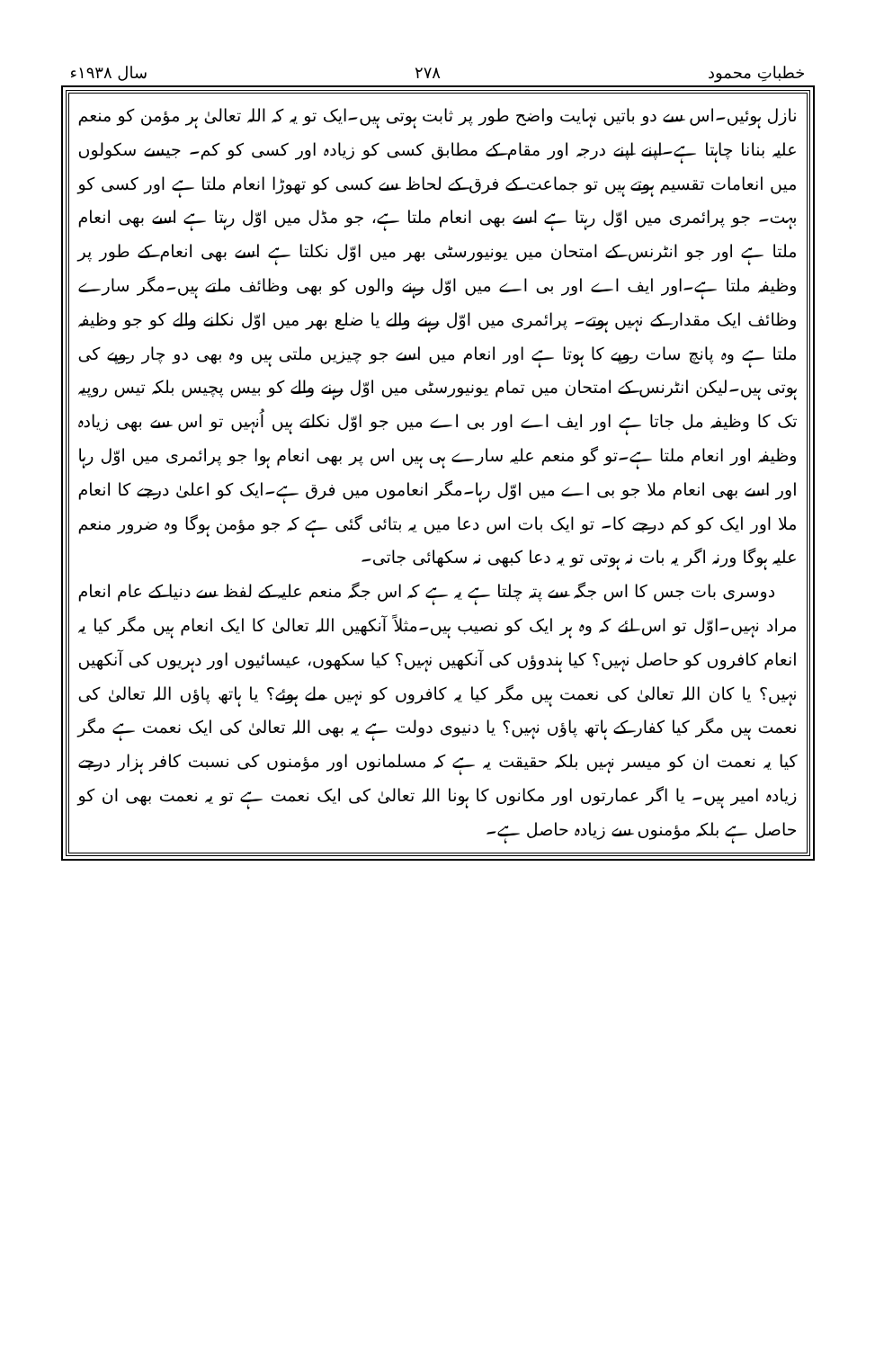خطباتِ محمود ۲۷۸ سال ۱۹۳۸ء
نازل ہوئیں۔اس سے دو باتیں نہایت واضح طور پر ثابت ہوتی ہیں۔ایک تو یہ کہ اللہ تعالیٰ ہر مؤمن کو منعم علیہ بنانا چاہتا ہے۔اپنے اپنے درجہ اور مقام کے مطابق کسی کو زیادہ اور کسی کو کم۔ جیسے سکولوں میں انعامات تقسیم ہوتے ہیں تو جماعت کے فرق کے لحاظ سے کسی کو تھوڑا انعام ملتا ہے اور کسی کو بہت۔ جو پرائمری میں اوّل رہتا ہے اسے بھی انعام ملتا ہے، جو مڈل میں اوّل رہتا ہے اسے بھی انعام ملتا ہے اور جو انٹرنس کے امتحان میں یونیورسٹی بھر میں اوّل نکلتا ہے اسے بھی انعام کے طور پر وظیفہ ملتا ہے۔اور ایف اے اور بی اے میں اوّل رہنے والوں کو بھی وظائف ملتے ہیں۔مگر سارے وظائف ایک مقدار کے نہیں ہوتے۔ پرائمری میں اوّل رہنے والے یا ضلع بھر میں اوّل نکلنے والے کو جو وظیفہ ملتا ہے وہ پانچ سات روپے کا ہوتا ہے اور انعام میں اسے جو چیزیں ملتی ہیں وہ بھی دو چار روپے کی ہوتی ہیں۔لیکن انٹرنس کے امتحان میں تمام یونیورسٹی میں اوّل رہنے والے کو بیس پچیس بلکہ تیس روپیہ تک کا وظیفہ مل جاتا ہے اور ایف اے اور بی اے میں جو اوّل نکلتے ہیں اُنہیں تو اس سے بھی زیادہ وظیفہ اور انعام ملتا ہے۔تو گو منعم علیہ سارے ہی ہیں اس پر بھی انعام ہوا جو پرائمری میں اوّل رہا اور اسے بھی انعام ملا جو بی اے میں اوّل رہا۔مگر انعاموں میں فرق ہے۔ایک کو اعلیٰ درجے کا انعام ملا اور ایک کو کم درجے کا۔ تو ایک بات اس دعا میں یہ بتائی گئی ہے کہ جو مؤمن ہوگا وہ ضرور منعم علیہ ہوگا ورنہ اگر یہ بات نہ ہوتی تو یہ دعا کبھی نہ سکھائی جاتی۔
دوسری بات جس کا اس جگہ سے پتہ چلتا ہے یہ ہے کہ اس جگہ منعم علیہ کے لفظ سے دنیا کے عام انعام مراد نہیں۔اوّل تو اس لئے کہ وہ ہر ایک کو نصیب ہیں۔مثلاً آنکھیں اللہ تعالیٰ کا ایک انعام ہیں مگر کیا یہ انعام کافروں کو حاصل نہیں؟ کیا ہندوؤں کی آنکھیں نہیں؟ کیا سکھوں، عیسائیوں اور دہریوں کی آنکھیں نہیں؟ یا کان اللہ تعالیٰ کی نعمت ہیں مگر کیا یہ کافروں کو نہیں ملے ہوئے؟ یا ہاتھ پاؤں اللہ تعالیٰ کی نعمت ہیں مگر کیا کفار کے ہاتھ پاؤں نہیں؟ یا دنیوی دولت ہے یہ بھی اللہ تعالیٰ کی ایک نعمت ہے مگر کیا یہ نعمت ان کو میسر نہیں بلکہ حقیقت یہ ہے کہ مسلمانوں اور مؤمنوں کی نسبت کافر ہزار درجے زیادہ امیر ہیں۔ یا اگر عمارتوں اور مکانوں کا ہونا اللہ تعالیٰ کی ایک نعمت ہے تو یہ نعمت بھی ان کو حاصل ہے بلکہ مؤمنوں سے زیادہ حاصل ہے۔